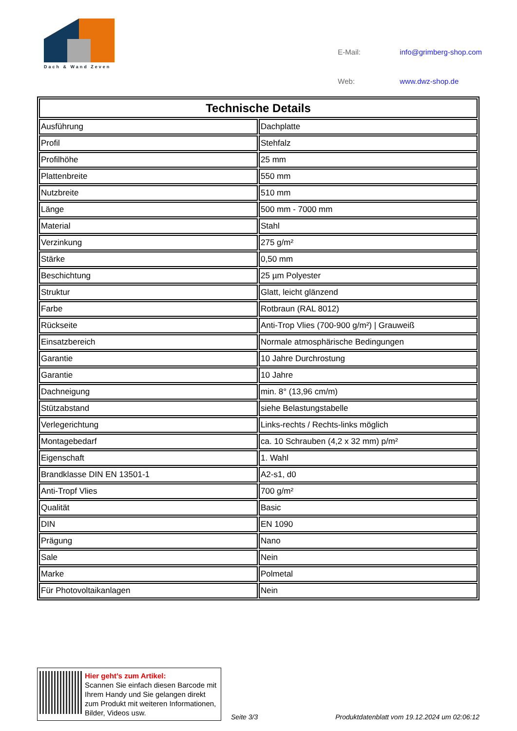Dach & Wand Zeven
| E-Mail: | info@grimberg-shop.com |
| Web: | www.dwz-shop.de |
| Technische Details | |
| --- | --- |
| Ausführung | Dachplatte |
| Profil | Stehfalz |
| Profilhöhe | 25 mm |
| Plattenbreite | 550 mm |
| Nutzbreite | 510 mm |
| Länge | 500 mm - 7000 mm |
| Material | Stahl |
| Verzinkung | 275 g/m² |
| Stärke | 0,50 mm |
| Beschichtung | 25 µm Polyester |
| Struktur | Glatt, leicht glänzend |
| Farbe | Rotbraun (RAL 8012) |
| Rückseite | Anti-Trop Vlies (700-900 g/m²) / Grauweiß |
| Einsatzbereich | Normale atmosphärische Bedingungen |
| Garantie | 10 Jahre Durchrostung |
| Garantie | 10 Jahre |
| Dachneigung | min. 8° (13,96 cm/m) |
| Stützabstand | siehe Belastungstabelle |
| Verlegerichtung | Links-rechts / Rechts-links möglich |
| Montagebedarf | ca. 10 Schrauben (4,2 x 32 mm) p/m² |
| Eigenschaft | 1. Wahl |
| Brandklasse DIN EN 13501-1 | A2-s1, d0 |
| Anti-Tropf Vlies | 700 g/m² |
| Qualität | Basic |
| DIN | EN 1090 |
| Prägung | Nano |
| Sale | Nein |
| Marke | Polmetal |
| Für Photovoltaikanlagen | Nein |
Hier geht’s zum Artikel:
Scannen Sie einfach diesen Barcode mit Ihrem Handy und Sie gelangen direkt zum Produkt mit weiteren Informationen, Bilder, Videos usw.
Seite 3/3
Produktdatenblatt vom 19.12.2024 um 02:06:12